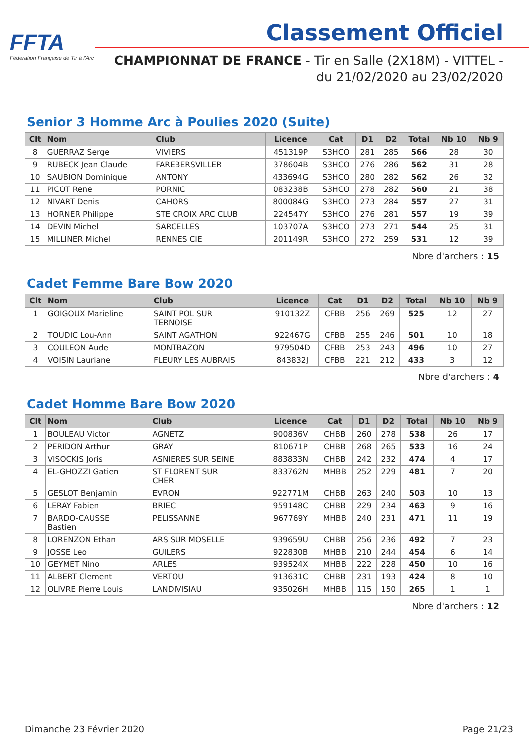FFTA
Fédération Française de Tir à l'Arc
Classement Officiel
CHAMPIONNAT DE FRANCE - Tir en Salle (2X18M) - VITTEL -
du 21/02/2020 au 23/02/2020
Senior 3 Homme Arc à Poulies 2020 (Suite)
| Clt | Nom | Club | Licence | Cat | D1 | D2 | Total | Nb 10 | Nb 9 |
| --- | --- | --- | --- | --- | --- | --- | --- | --- | --- |
| 8 | GUERRAZ Serge | VIVIERS | 451319P | S3HCO | 281 | 285 | 566 | 28 | 30 |
| 9 | RUBECK Jean Claude | FAREBERSVILLER | 378604B | S3HCO | 276 | 286 | 562 | 31 | 28 |
| 10 | SAUBION Dominique | ANTONY | 433694G | S3HCO | 280 | 282 | 562 | 26 | 32 |
| 11 | PICOT Rene | PORNIC | 083238B | S3HCO | 278 | 282 | 560 | 21 | 38 |
| 12 | NIVART Denis | CAHORS | 800084G | S3HCO | 273 | 284 | 557 | 27 | 31 |
| 13 | HORNER Philippe | STE CROIX ARC CLUB | 224547Y | S3HCO | 276 | 281 | 557 | 19 | 39 |
| 14 | DEVIN Michel | SARCELLES | 103707A | S3HCO | 273 | 271 | 544 | 25 | 31 |
| 15 | MILLINER Michel | RENNES CIE | 201149R | S3HCO | 272 | 259 | 531 | 12 | 39 |
Nbre d'archers : 15
Cadet Femme Bare Bow 2020
| Clt | Nom | Club | Licence | Cat | D1 | D2 | Total | Nb 10 | Nb 9 |
| --- | --- | --- | --- | --- | --- | --- | --- | --- | --- |
| 1 | GOIGOUX Marieline | SAINT POL SUR TERNOISE | 910132Z | CFBB | 256 | 269 | 525 | 12 | 27 |
| 2 | TOUDIC Lou-Ann | SAINT AGATHON | 922467G | CFBB | 255 | 246 | 501 | 10 | 18 |
| 3 | COULEON Aude | MONTBAZON | 979504D | CFBB | 253 | 243 | 496 | 10 | 27 |
| 4 | VOISIN Lauriane | FLEURY LES AUBRAIS | 843832J | CFBB | 221 | 212 | 433 | 3 | 12 |
Nbre d'archers : 4
Cadet Homme Bare Bow 2020
| Clt | Nom | Club | Licence | Cat | D1 | D2 | Total | Nb 10 | Nb 9 |
| --- | --- | --- | --- | --- | --- | --- | --- | --- | --- |
| 1 | BOULEAU Victor | AGNETZ | 900836V | CHBB | 260 | 278 | 538 | 26 | 17 |
| 2 | PERIDON Arthur | GRAY | 810671P | CHBB | 268 | 265 | 533 | 16 | 24 |
| 3 | VISOCKIS Joris | ASNIERES SUR SEINE | 883833N | CHBB | 242 | 232 | 474 | 4 | 17 |
| 4 | EL-GHOZZI Gatien | ST FLORENT SUR CHER | 833762N | MHBB | 252 | 229 | 481 | 7 | 20 |
| 5 | GESLOT Benjamin | EVRON | 922771M | CHBB | 263 | 240 | 503 | 10 | 13 |
| 6 | LERAY Fabien | BRIEC | 959148C | CHBB | 229 | 234 | 463 | 9 | 16 |
| 7 | BARDO-CAUSSE Bastien | PELISSANNE | 967769Y | MHBB | 240 | 231 | 471 | 11 | 19 |
| 8 | LORENZON Ethan | ARS SUR MOSELLE | 939659U | CHBB | 256 | 236 | 492 | 7 | 23 |
| 9 | JOSSE Leo | GUILERS | 922830B | MHBB | 210 | 244 | 454 | 6 | 14 |
| 10 | GEYMET Nino | ARLES | 939524X | MHBB | 222 | 228 | 450 | 10 | 16 |
| 11 | ALBERT Clement | VERTOU | 913631C | CHBB | 231 | 193 | 424 | 8 | 10 |
| 12 | OLIVRE Pierre Louis | LANDIVISIAU | 935026H | MHBB | 115 | 150 | 265 | 1 | 1 |
Nbre d'archers : 12
Dimanche 23 Février 2020 Page 21/23